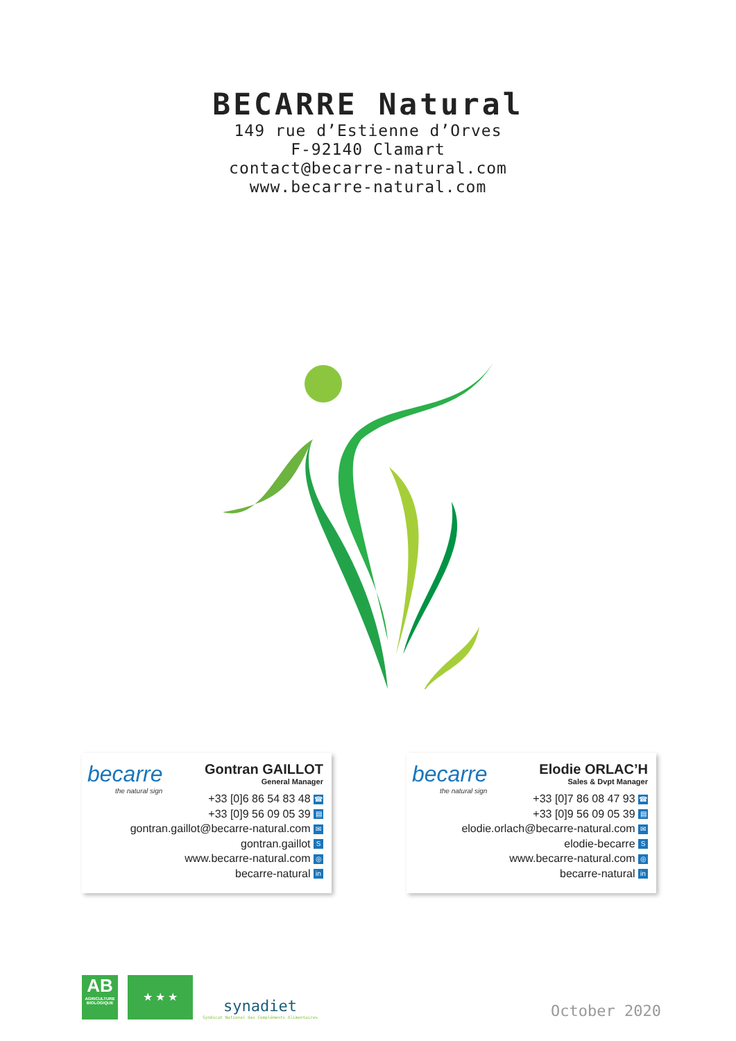BECARRE Natural
149 rue d’Estienne d’Orves
F-92140 Clamart
contact@becarre-natural.com
www.becarre-natural.com
becarre
the natural sign
Gontran GAILLOT
General Manager
+33 [0]6 86 54 83 48 ☎
+33 [0]9 56 09 05 39 ▤
gontran.gaillot@becarre-natural.com ✉
gontran.gaillot S
www.becarre-natural.com ◎
becarre-natural in
becarre
the natural sign
Elodie ORLAC’H
Sales & Dvpt Manager
+33 [0]7 86 08 47 93 ☎
+33 [0]9 56 09 05 39 ▤
elodie.orlach@becarre-natural.com ✉
elodie-becarre S
www.becarre-natural.com ◎
becarre-natural in
AB
AGRICULTURE BIOLOGIQUE
★ ★ ★
synadiet
Syndicat National des Compléments Alimentaires
October 2020